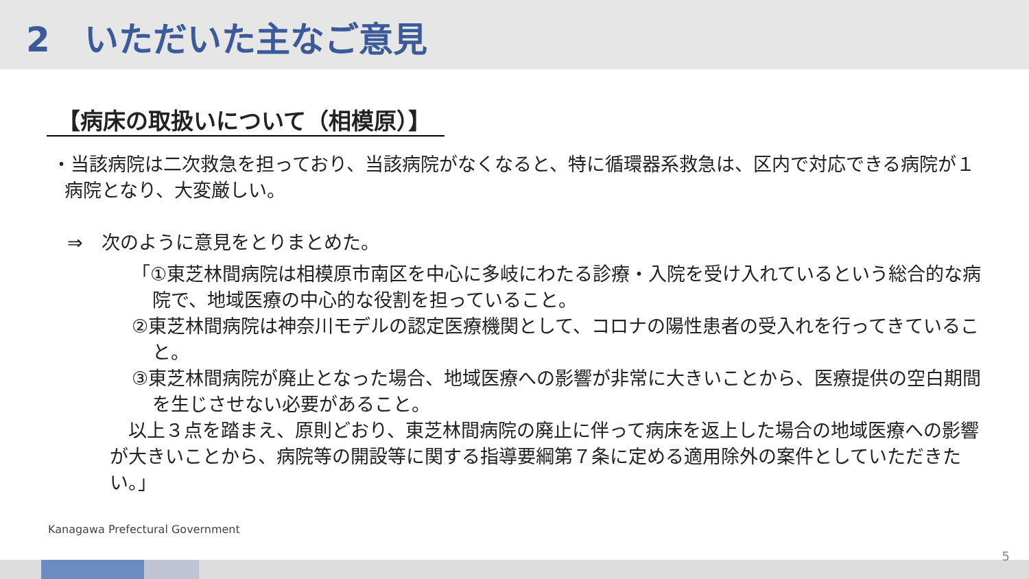2　いただいた主なご意見
【病床の取扱いについて（相模原）】
・当該病院は二次救急を担っており、当該病院がなくなると、特に循環器系救急は、区内で対応できる病院が１病院となり、大変厳しい。
⇒　次のように意見をとりまとめた。
「①東芝林間病院は相模原市南区を中心に多岐にわたる診療・入院を受け入れているという総合的な病院で、地域医療の中心的な役割を担っていること。
②東芝林間病院は神奈川モデルの認定医療機関として、コロナの陽性患者の受入れを行ってきていること。
③東芝林間病院が廃止となった場合、地域医療への影響が非常に大きいことから、医療提供の空白期間を生じさせない必要があること。
　以上３点を踏まえ、原則どおり、東芝林間病院の廃止に伴って病床を返上した場合の地域医療への影響が大きいことから、病院等の開設等に関する指導要綱第７条に定める適用除外の案件としていただきたい。」
Kanagawa Prefectural Government
5